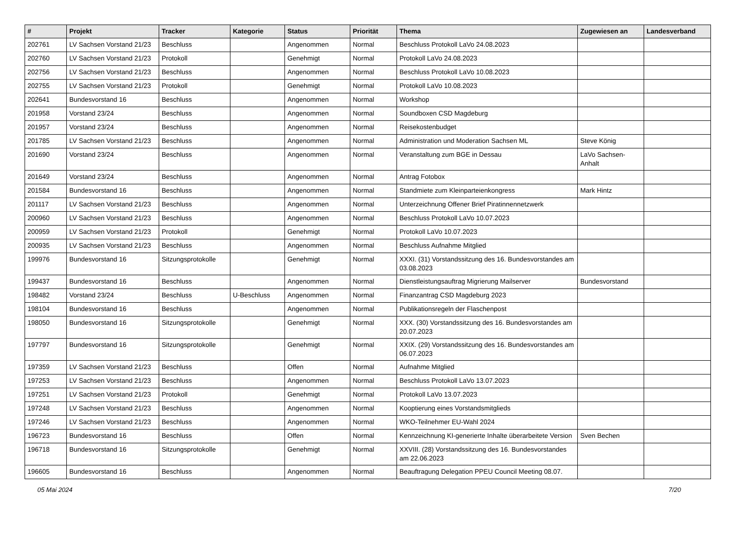| # | Projekt | Tracker | Kategorie | Status | Priorität | Thema | Zugewiesen an | Landesverband |
| --- | --- | --- | --- | --- | --- | --- | --- | --- |
| 202761 | LV Sachsen Vorstand 21/23 | Beschluss | | Angenommen | Normal | Beschluss Protokoll LaVo 24.08.2023 | | |
| 202760 | LV Sachsen Vorstand 21/23 | Protokoll | | Genehmigt | Normal | Protokoll LaVo 24.08.2023 | | |
| 202756 | LV Sachsen Vorstand 21/23 | Beschluss | | Angenommen | Normal | Beschluss Protokoll LaVo 10.08.2023 | | |
| 202755 | LV Sachsen Vorstand 21/23 | Protokoll | | Genehmigt | Normal | Protokoll LaVo 10.08.2023 | | |
| 202641 | Bundesvorstand 16 | Beschluss | | Angenommen | Normal | Workshop | | |
| 201958 | Vorstand 23/24 | Beschluss | | Angenommen | Normal | Soundboxen CSD Magdeburg | | |
| 201957 | Vorstand 23/24 | Beschluss | | Angenommen | Normal | Reisekostenbudget | | |
| 201785 | LV Sachsen Vorstand 21/23 | Beschluss | | Angenommen | Normal | Administration und Moderation Sachsen ML | Steve König | |
| 201690 | Vorstand 23/24 | Beschluss | | Angenommen | Normal | Veranstaltung zum BGE in Dessau | LaVo Sachsen-Anhalt | |
| 201649 | Vorstand 23/24 | Beschluss | | Angenommen | Normal | Antrag Fotobox | | |
| 201584 | Bundesvorstand 16 | Beschluss | | Angenommen | Normal | Standmiete zum Kleinparteienkongress | Mark Hintz | |
| 201117 | LV Sachsen Vorstand 21/23 | Beschluss | | Angenommen | Normal | Unterzeichnung Offener Brief Piratinnennetzwerk | | |
| 200960 | LV Sachsen Vorstand 21/23 | Beschluss | | Angenommen | Normal | Beschluss Protokoll LaVo 10.07.2023 | | |
| 200959 | LV Sachsen Vorstand 21/23 | Protokoll | | Genehmigt | Normal | Protokoll LaVo 10.07.2023 | | |
| 200935 | LV Sachsen Vorstand 21/23 | Beschluss | | Angenommen | Normal | Beschluss Aufnahme Mitglied | | |
| 199976 | Bundesvorstand 16 | Sitzungsprotokolle | | Genehmigt | Normal | XXXI. (31) Vorstandssitzung des 16. Bundesvorstandes am 03.08.2023 | | |
| 199437 | Bundesvorstand 16 | Beschluss | | Angenommen | Normal | Dienstleistungsauftrag Migrierung Mailserver | Bundesvorstand | |
| 198482 | Vorstand 23/24 | Beschluss | U-Beschluss | Angenommen | Normal | Finanzantrag CSD Magdeburg 2023 | | |
| 198104 | Bundesvorstand 16 | Beschluss | | Angenommen | Normal | Publikationsregeln der Flaschenpost | | |
| 198050 | Bundesvorstand 16 | Sitzungsprotokolle | | Genehmigt | Normal | XXX. (30) Vorstandssitzung des 16. Bundesvorstandes am 20.07.2023 | | |
| 197797 | Bundesvorstand 16 | Sitzungsprotokolle | | Genehmigt | Normal | XXIX. (29) Vorstandssitzung des 16. Bundesvorstandes am 06.07.2023 | | |
| 197359 | LV Sachsen Vorstand 21/23 | Beschluss | | Offen | Normal | Aufnahme Mitglied | | |
| 197253 | LV Sachsen Vorstand 21/23 | Beschluss | | Angenommen | Normal | Beschluss Protokoll LaVo 13.07.2023 | | |
| 197251 | LV Sachsen Vorstand 21/23 | Protokoll | | Genehmigt | Normal | Protokoll LaVo 13.07.2023 | | |
| 197248 | LV Sachsen Vorstand 21/23 | Beschluss | | Angenommen | Normal | Kooptierung eines Vorstandsmitglieds | | |
| 197246 | LV Sachsen Vorstand 21/23 | Beschluss | | Angenommen | Normal | WKO-Teilnehmer EU-Wahl 2024 | | |
| 196723 | Bundesvorstand 16 | Beschluss | | Offen | Normal | Kennzeichnung KI-generierte Inhalte überarbeitete Version | Sven Bechen | |
| 196718 | Bundesvorstand 16 | Sitzungsprotokolle | | Genehmigt | Normal | XXVIII. (28) Vorstandssitzung des 16. Bundesvorstandes am 22.06.2023 | | |
| 196605 | Bundesvorstand 16 | Beschluss | | Angenommen | Normal | Beauftragung Delegation PPEU Council Meeting 08.07. | | |
05 Mai 2024 7/20